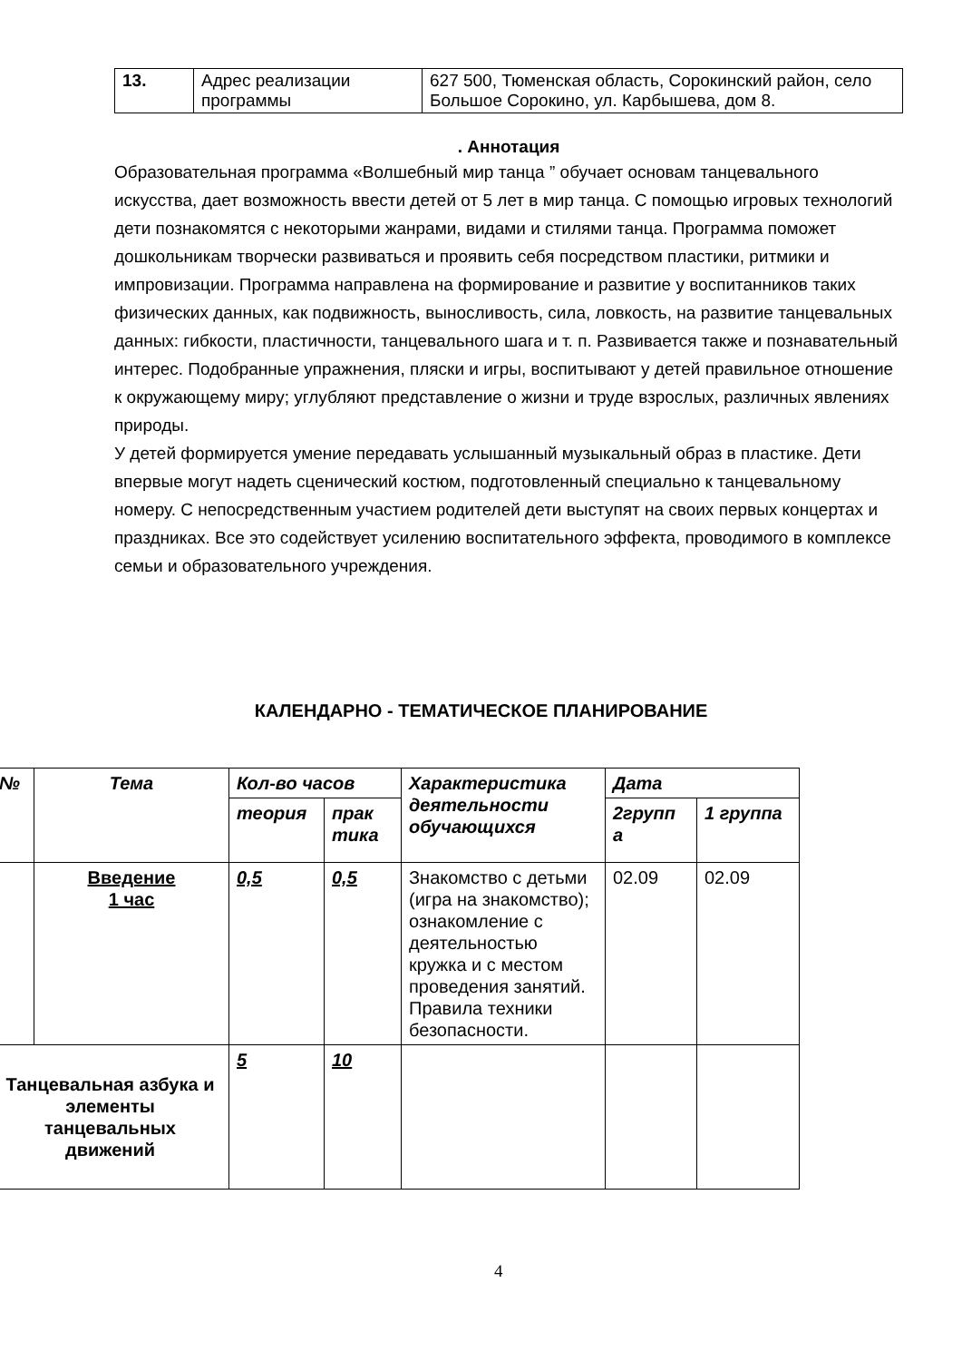| 13. | Адрес реализации программы | 627 500, Тюменская область, Сорокинский район, село Большое Сорокино, ул. Карбышева, дом 8. |
. Аннотация
Образовательная программа «Волшебный мир танца ” обучает основам танцевального искусства, дает возможность ввести детей от 5 лет в мир танца. С помощью игровых технологий дети познакомятся с некоторыми жанрами, видами и стилями танца. Программа поможет дошкольникам творчески развиваться и проявить себя посредством пластики, ритмики и импровизации. Программа направлена на формирование и развитие у воспитанников таких физических данных, как подвижность, выносливость, сила, ловкость, на развитие танцевальных данных: гибкости, пластичности, танцевального шага и т. п. Развивается также и познавательный интерес. Подобранные упражнения, пляски и игры, воспитывают у детей правильное отношение к окружающему миру; углубляют представление о жизни и труде взрослых, различных явлениях природы.
У детей формируется умение передавать услышанный музыкальный образ в пластике. Дети впервые могут надеть сценический костюм, подготовленный специально к танцевальному номеру. С непосредственным участием родителей дети выступят на своих первых концертах и праздниках. Все это содействует усилению воспитательного эффекта, проводимого в комплексе семьи и образовательного учреждения.
КАЛЕНДАРНО - ТЕМАТИЧЕСКОЕ ПЛАНИРОВАНИЕ
| № | Тема | Кол-во часов | | Характеристика деятельности обучающихся | Дата | |
| --- | --- | --- | --- | --- | --- | --- |
| | | теория | прак тика | | 2групп а | 1 группа |
| | Введение 1 час | 0,5 | 0,5 | Знакомство с детьми (игра на знакомство); ознакомление с деятельностью кружка и с местом проведения занятий. Правила техники безопасности. | 02.09 | 02.09 |
| Танцевальная азбука и элементы танцевальных движений | | 5 | 10 | | | |
4